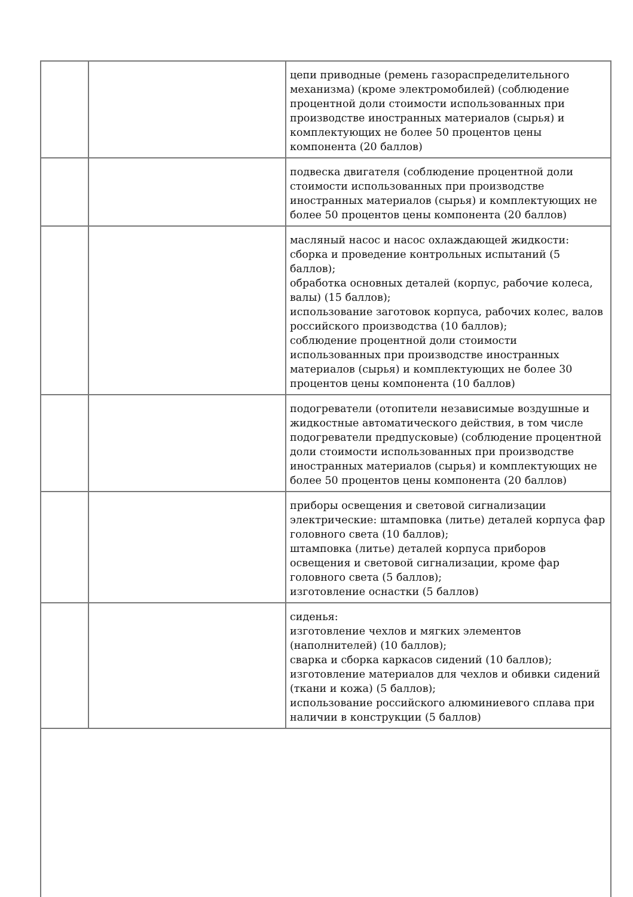| | | цепи приводные (ремень газораспределительного механизма) (кроме электромобилей) (соблюдение процентной доли стоимости использованных при производстве иностранных материалов (сырья) и комплектующих не более 50 процентов цены компонента (20 баллов) |
| | | подвеска двигателя (соблюдение процентной доли стоимости использованных при производстве иностранных материалов (сырья) и комплектующих не более 50 процентов цены компонента (20 баллов) |
| | | масляный насос и насос охлаждающей жидкости: сборка и проведение контрольных испытаний (5 баллов); обработка основных деталей (корпус, рабочие колеса, валы) (15 баллов); использование заготовок корпуса, рабочих колес, валов российского производства (10 баллов); соблюдение процентной доли стоимости использованных при производстве иностранных материалов (сырья) и комплектующих не более 30 процентов цены компонента (10 баллов) |
| | | подогреватели (отопители независимые воздушные и жидкостные автоматического действия, в том числе подогреватели предпусковые) (соблюдение процентной доли стоимости использованных при производстве иностранных материалов (сырья) и комплектующих не более 50 процентов цены компонента (20 баллов) |
| | | приборы освещения и световой сигнализации электрические: штамповка (литье) деталей корпуса фар головного света (10 баллов); штамповка (литье) деталей корпуса приборов освещения и световой сигнализации, кроме фар головного света (5 баллов); изготовление оснастки (5 баллов) |
| | | сиденья: изготовление чехлов и мягких элементов (наполнителей) (10 баллов); сварка и сборка каркасов сидений (10 баллов); изготовление материалов для чехлов и обивки сидений (ткани и кожа) (5 баллов); использование российского алюминиевого сплава при наличии в конструкции (5 баллов) |